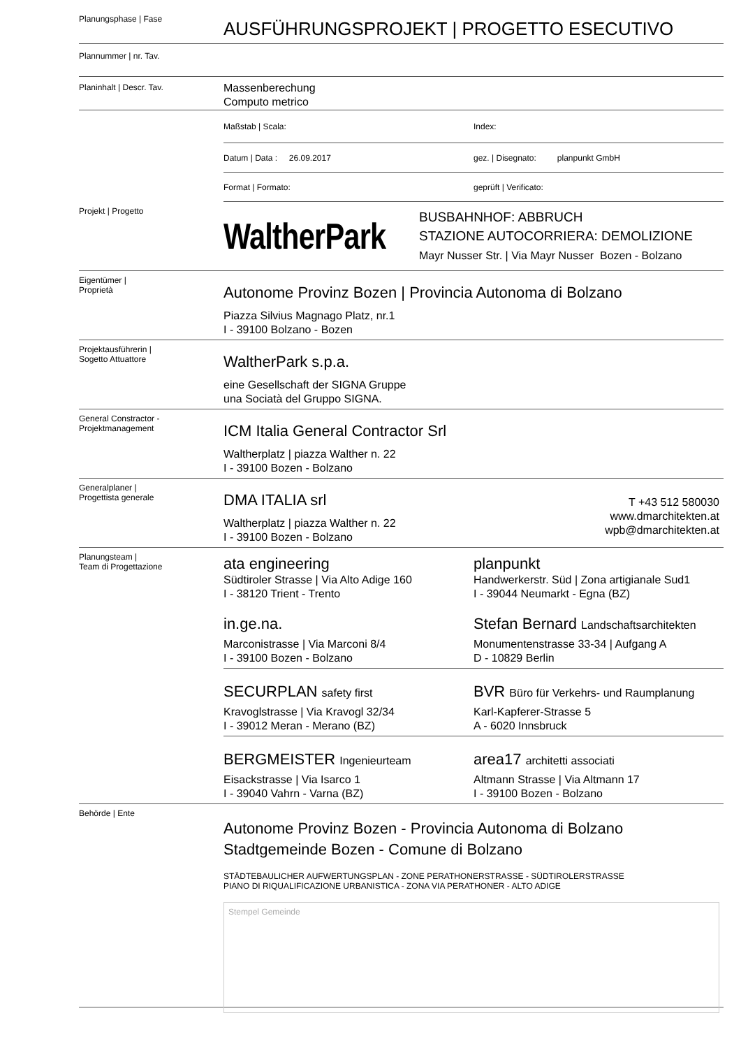Planungsphase | Fase
AUSFÜHRUNGSPROJEKT | PROGETTO ESECUTIVO
Plannummer | nr. Tav.
Planinhalt | Descr. Tav.
Massenberechung
Computo metrico
Maßstab | Scala: Index:
Datum | Data : 26.09.2017
gez. | Disegnato: planpunkt GmbH
Format | Formato: geprüft | Verificato:
Projekt | Progetto
WaltherPark
BUSBAHNHOF: ABBRUCH
STAZIONE AUTOCORRIERA: DEMOLIZIONE
Mayr Nusser Str. | Via Mayr Nusser Bozen - Bolzano
Eigentümer |
Proprietà
Autonome Provinz Bozen | Provincia Autonoma di Bolzano
Piazza Silvius Magnago Platz, nr.1
I - 39100 Bolzano - Bozen
Projektausführerin |
Sogetto Attuattore
WaltherPark s.p.a.
eine Gesellschaft der SIGNA Gruppe
una Sociatà del Gruppo SIGNA.
General Constractor -
Projektmanagement
ICM Italia General Contractor Srl
Waltherplatz | piazza Walther n. 22
I - 39100 Bozen - Bolzano
Generalplaner |
Progettista generale
DMA ITALIA srl
Waltherplatz | piazza Walther n. 22
I - 39100 Bozen - Bolzano
T +43 512 580030
www.dmarchitekten.at
wpb@dmarchitekten.at
Planungsteam |
Team di Progettazione
ata engineering
Südtiroler Strasse | Via Alto Adige 160
I - 38120 Trient - Trento
planpunkt
Handwerkerstr. Süd | Zona artigianale Sud1
I - 39044 Neumarkt - Egna (BZ)
in.ge.na.
Marconistrasse | Via Marconi 8/4
I - 39100 Bozen - Bolzano
Stefan Bernard Landschaftsarchitekten
Monumentenstrasse 33-34 | Aufgang A
D - 10829 Berlin
SECURPLAN safety first
Kravoglstrasse | Via Kravogl 32/34
I - 39012 Meran - Merano (BZ)
BVR Büro für Verkehrs- und Raumplanung
Karl-Kapferer-Strasse 5
A - 6020 Innsbruck
BERGMEISTER Ingenieurteam
Eisackstrasse | Via Isarco 1
I - 39040 Vahrn - Varna (BZ)
area17 architetti associati
Altmann Strasse | Via Altmann 17
I - 39100 Bozen - Bolzano
Behörde | Ente
Autonome Provinz Bozen - Provincia Autonoma di Bolzano
Stadtgemeinde Bozen - Comune di Bolzano
STÄDTEBAULICHER AUFWERTUNGSPLAN - ZONE PERATHONERSTRASSE - SÜDTIROLERSTRASSE
PIANO DI RIQUALIFICAZIONE URBANISTICA - ZONA VIA PERATHONER - ALTO ADIGE
Stempel Gemeinde